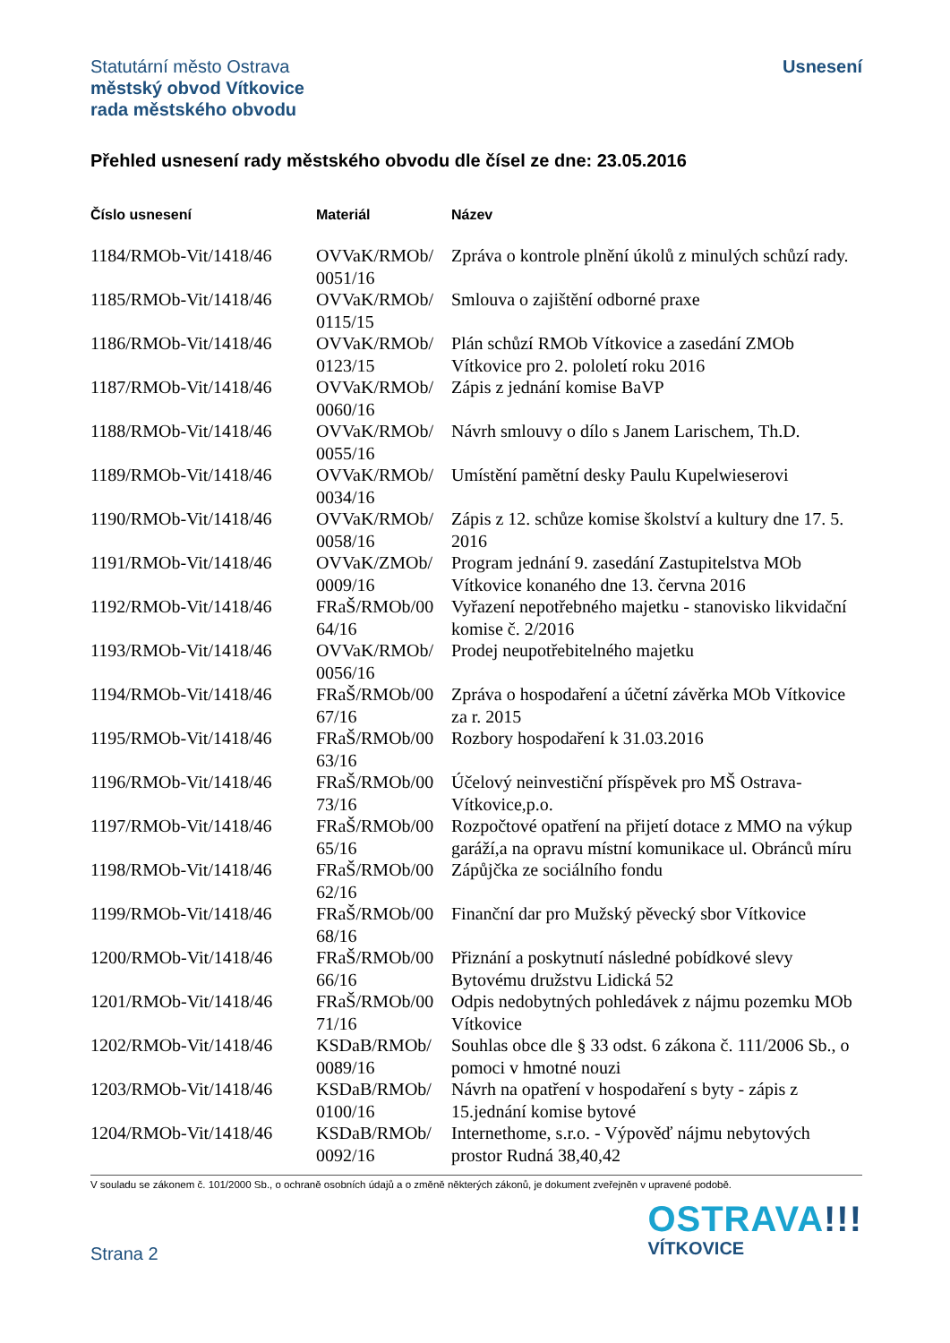Statutární město Ostrava
městský obvod Vítkovice
rada městského obvodu
Usnesení
Přehled usnesení rady městského obvodu dle čísel ze dne: 23.05.2016
| Číslo usnesení | Materiál | Název |
| --- | --- | --- |
| 1184/RMOb-Vit/1418/46 | OVVaK/RMOb/ 0051/16 | Zpráva o kontrole plnění úkolů z minulých schůzí rady. |
| 1185/RMOb-Vit/1418/46 | OVVaK/RMOb/ 0115/15 | Smlouva o zajištění odborné praxe |
| 1186/RMOb-Vit/1418/46 | OVVaK/RMOb/ 0123/15 | Plán schůzí RMOb Vítkovice a zasedání ZMOb Vítkovice pro 2. pololetí roku 2016 |
| 1187/RMOb-Vit/1418/46 | OVVaK/RMOb/ 0060/16 | Zápis z jednání komise BaVP |
| 1188/RMOb-Vit/1418/46 | OVVaK/RMOb/ 0055/16 | Návrh smlouvy o dílo s Janem Larischem, Th.D. |
| 1189/RMOb-Vit/1418/46 | OVVaK/RMOb/ 0034/16 | Umístění pamětní desky Paulu Kupelwieserovi |
| 1190/RMOb-Vit/1418/46 | OVVaK/RMOb/ 0058/16 | Zápis z 12. schůze komise školství a kultury dne 17. 5. 2016 |
| 1191/RMOb-Vit/1418/46 | OVVaK/ZMOb/ 0009/16 | Program jednání 9. zasedání Zastupitelstva MOb Vítkovice konaného dne 13. června 2016 |
| 1192/RMOb-Vit/1418/46 | FRaŠ/RMOb/00 64/16 | Vyřazení nepotřebného majetku - stanovisko likvidační komise č. 2/2016 |
| 1193/RMOb-Vit/1418/46 | OVVaK/RMOb/ 0056/16 | Prodej neupotřebitelného majetku |
| 1194/RMOb-Vit/1418/46 | FRaŠ/RMOb/00 67/16 | Zpráva o hospodaření a účetní závěrka MOb Vítkovice za r. 2015 |
| 1195/RMOb-Vit/1418/46 | FRaŠ/RMOb/00 63/16 | Rozbory hospodaření k 31.03.2016 |
| 1196/RMOb-Vit/1418/46 | FRaŠ/RMOb/00 73/16 | Účelový neinvestiční příspěvek pro MŠ Ostrava-Vítkovice,p.o. |
| 1197/RMOb-Vit/1418/46 | FRaŠ/RMOb/00 65/16 | Rozpočtové opatření na přijetí dotace z MMO na výkup garáží,a na opravu místní komunikace ul. Obránců míru |
| 1198/RMOb-Vit/1418/46 | FRaŠ/RMOb/00 62/16 | Zápůjčka ze sociálního fondu |
| 1199/RMOb-Vit/1418/46 | FRaŠ/RMOb/00 68/16 | Finanční dar pro Mužský pěvecký sbor Vítkovice |
| 1200/RMOb-Vit/1418/46 | FRaŠ/RMOb/00 66/16 | Přiznání a poskytnutí následné pobídkové slevy Bytovému družstvu Lidická 52 |
| 1201/RMOb-Vit/1418/46 | FRaŠ/RMOb/00 71/16 | Odpis nedobytných pohledávek z nájmu pozemku MOb Vítkovice |
| 1202/RMOb-Vit/1418/46 | KSDaB/RMOb/ 0089/16 | Souhlas obce dle § 33 odst. 6 zákona č. 111/2006 Sb., o pomoci v hmotné nouzi |
| 1203/RMOb-Vit/1418/46 | KSDaB/RMOb/ 0100/16 | Návrh na opatření v hospodaření s byty - zápis z 15.jednání komise bytové |
| 1204/RMOb-Vit/1418/46 | KSDaB/RMOb/ 0092/16 | Internethome, s.r.o. - Výpověď nájmu nebytových prostor Rudná 38,40,42 |
V souladu se zákonem č. 101/2000 Sb., o ochraně osobních údajů a o změně některých zákonů, je dokument zveřejněn v upravené podobě.
Strana 2
OSTRAVA!!!
VÍTKOVICE